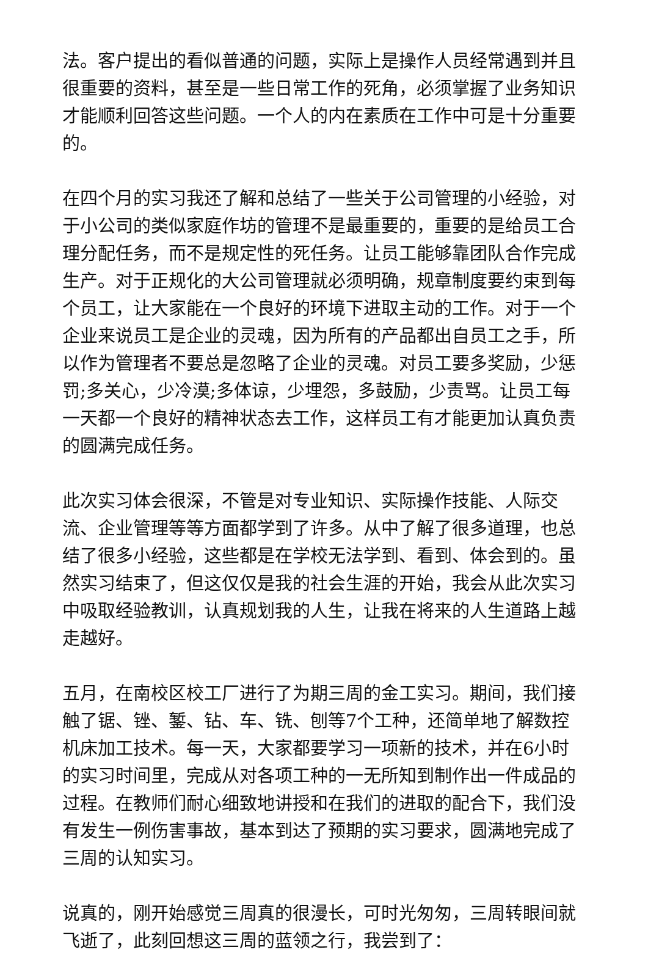法。客户提出的看似普通的问题，实际上是操作人员经常遇到并且很重要的资料，甚至是一些日常工作的死角，必须掌握了业务知识才能顺利回答这些问题。一个人的内在素质在工作中可是十分重要的。
在四个月的实习我还了解和总结了一些关于公司管理的小经验，对于小公司的类似家庭作坊的管理不是最重要的，重要的是给员工合理分配任务，而不是规定性的死任务。让员工能够靠团队合作完成生产。对于正规化的大公司管理就必须明确，规章制度要约束到每个员工，让大家能在一个良好的环境下进取主动的工作。对于一个企业来说员工是企业的灵魂，因为所有的产品都出自员工之手，所以作为管理者不要总是忽略了企业的灵魂。对员工要多奖励，少惩罚;多关心，少冷漠;多体谅，少埋怨，多鼓励，少责骂。让员工每一天都一个良好的精神状态去工作，这样员工有才能更加认真负责的圆满完成任务。
此次实习体会很深，不管是对专业知识、实际操作技能、人际交流、企业管理等等方面都学到了许多。从中了解了很多道理，也总结了很多小经验，这些都是在学校无法学到、看到、体会到的。虽然实习结束了，但这仅仅是我的社会生涯的开始，我会从此次实习中吸取经验教训，认真规划我的人生，让我在将来的人生道路上越走越好。
五月，在南校区校工厂进行了为期三周的金工实习。期间，我们接触了锯、锉、錾、钻、车、铣、刨等7个工种，还简单地了解数控机床加工技术。每一天，大家都要学习一项新的技术，并在6小时的实习时间里，完成从对各项工种的一无所知到制作出一件成品的过程。在教师们耐心细致地讲授和在我们的进取的配合下，我们没有发生一例伤害事故，基本到达了预期的实习要求，圆满地完成了三周的认知实习。
说真的，刚开始感觉三周真的很漫长，可时光匆匆，三周转眼间就飞逝了，此刻回想这三周的蓝领之行，我尝到了：